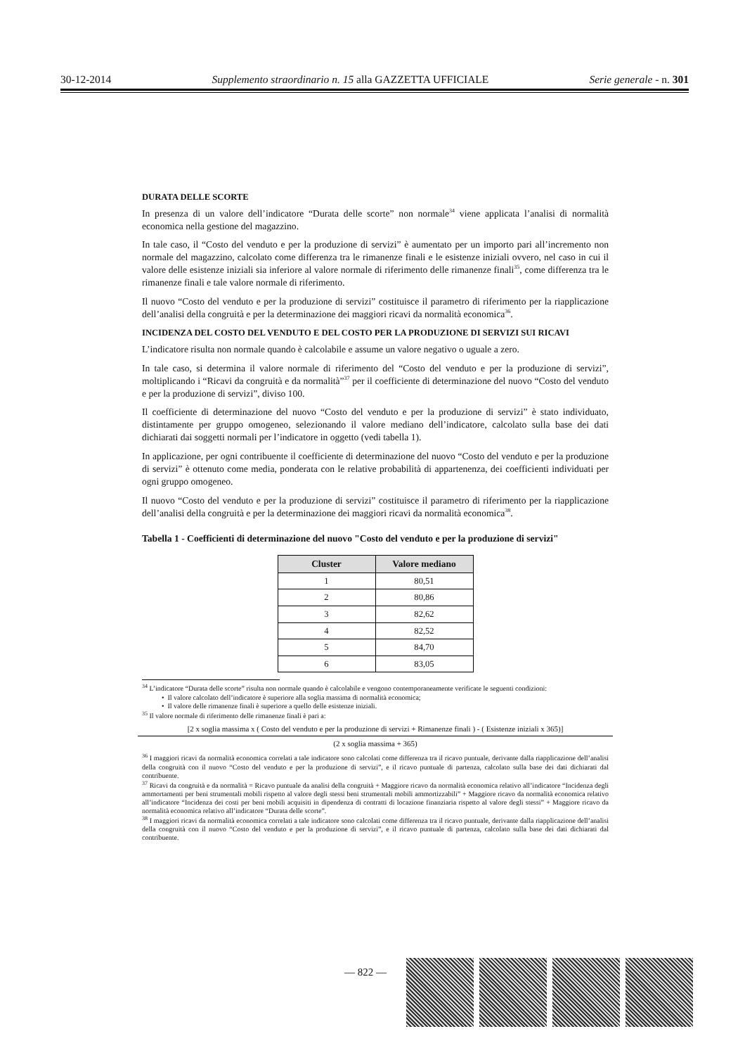30-12-2014 Supplemento straordinario n. 15 alla GAZZETTA UFFICIALE Serie generale - n. 301
DURATA DELLE SCORTE
In presenza di un valore dell’indicatore “Durata delle scorte” non normale<sup>34</sup> viene applicata l’analisi di normalità economica nella gestione del magazzino.
In tale caso, il “Costo del venduto e per la produzione di servizi” è aumentato per un importo pari all’incremento non normale del magazzino, calcolato come differenza tra le rimanenze finali e le esistenze iniziali ovvero, nel caso in cui il valore delle esistenze iniziali sia inferiore al valore normale di riferimento delle rimanenze finali<sup>35</sup>, come differenza tra le rimanenze finali e tale valore normale di riferimento.
Il nuovo “Costo del venduto e per la produzione di servizi” costituisce il parametro di riferimento per la riapplicazione dell’analisi della congruità e per la determinazione dei maggiori ricavi da normalità economica<sup>36</sup>.
INCIDENZA DEL COSTO DEL VENDUTO E DEL COSTO PER LA PRODUZIONE DI SERVIZI SUI RICAVI
L’indicatore risulta non normale quando è calcolabile e assume un valore negativo o uguale a zero.
In tale caso, si determina il valore normale di riferimento del “Costo del venduto e per la produzione di servizi”, moltiplicando i “Ricavi da congruità e da normalità”<sup>37</sup> per il coefficiente di determinazione del nuovo “Costo del venduto e per la produzione di servizi”, diviso 100.
Il coefficiente di determinazione del nuovo “Costo del venduto e per la produzione di servizi” è stato individuato, distintamente per gruppo omogeneo, selezionando il valore mediano dell’indicatore, calcolato sulla base dei dati dichiarati dai soggetti normali per l’indicatore in oggetto (vedi tabella 1).
In applicazione, per ogni contribuente il coefficiente di determinazione del nuovo “Costo del venduto e per la produzione di servizi” è ottenuto come media, ponderata con le relative probabilità di appartenenza, dei coefficienti individuati per ogni gruppo omogeneo.
Il nuovo “Costo del venduto e per la produzione di servizi” costituisce il parametro di riferimento per la riapplicazione dell’analisi della congruità e per la determinazione dei maggiori ricavi da normalità economica<sup>38</sup>.
Tabella 1 - Coefficienti di determinazione del nuovo "Costo del venduto e per la produzione di servizi"
| Cluster | Valore mediano |
| --- | --- |
| 1 | 80,51 |
| 2 | 80,86 |
| 3 | 82,62 |
| 4 | 82,52 |
| 5 | 84,70 |
| 6 | 83,05 |
<sup>34</sup> L’indicatore “Durata delle scorte” risulta non normale quando è calcolabile e vengono contemporaneamente verificate le seguenti condizioni:
• Il valore calcolato dell’indicatore è superiore alla soglia massima di normalità economica;
• Il valore delle rimanenze finali è superiore a quello delle esistenze iniziali.
<sup>35</sup> Il valore normale di riferimento delle rimanenze finali è pari a:
[2 x soglia massima x ( Costo del venduto e per la produzione di servizi + Rimanenze finali ) - ( Esistenze iniziali x 365)]
(2 x soglia massima + 365)
<sup>36</sup> I maggiori ricavi da normalità economica correlati a tale indicatore sono calcolati come differenza tra il ricavo puntuale, derivante dalla riapplicazione dell’analisi della congruità con il nuovo “Costo del venduto e per la produzione di servizi”, e il ricavo puntuale di partenza, calcolato sulla base dei dati dichiarati dal contribuente.
<sup>37</sup> Ricavi da congruità e da normalità = Ricavo puntuale da analisi della congruità + Maggiore ricavo da normalità economica relativo all’indicatore “Incidenza degli ammortamenti per beni strumentali mobili rispetto al valore degli stessi beni strumentali mobili ammortizzabili” + Maggiore ricavo da normalità economica relativo all’indicatore “Incidenza dei costi per beni mobili acquisiti in dipendenza di contratti di locazione finanziaria rispetto al valore degli stessi” + Maggiore ricavo da normalità economica relativo all’indicatore “Durata delle scorte”.
<sup>38</sup> I maggiori ricavi da normalità economica correlati a tale indicatore sono calcolati come differenza tra il ricavo puntuale, derivante dalla riapplicazione dell’analisi della congruità con il nuovo “Costo del venduto e per la produzione di servizi”, e il ricavo puntuale di partenza, calcolato sulla base dei dati dichiarati dal contribuente.
— 822 —